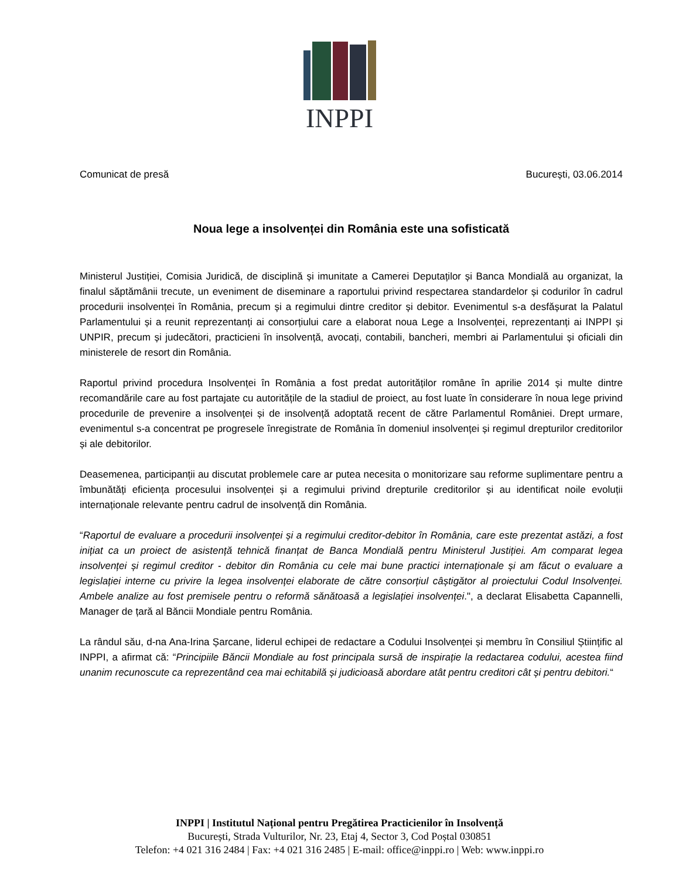INPPI
Comunicat de presă București, 03.06.2014
Noua lege a insolvenței din România este una sofisticată
Ministerul Justiției, Comisia Juridică, de disciplină și imunitate a Camerei Deputaților și Banca Mondială au organizat, la finalul săptămânii trecute, un eveniment de diseminare a raportului privind respectarea standardelor și codurilor în cadrul procedurii insolvenței în România, precum și a regimului dintre creditor și debitor. Evenimentul s-a desfășurat la Palatul Parlamentului și a reunit reprezentanți ai consorțiului care a elaborat noua Lege a Insolvenței, reprezentanți ai INPPI și UNPIR, precum și judecători, practicieni în insolvență, avocați, contabili, bancheri, membri ai Parlamentului și oficiali din ministerele de resort din România.
Raportul privind procedura Insolvenței în România a fost predat autorităților române în aprilie 2014 și multe dintre recomandările care au fost partajate cu autoritățile de la stadiul de proiect, au fost luate în considerare în noua lege privind procedurile de prevenire a insolvenței și de insolvență adoptată recent de către Parlamentul României. Drept urmare, evenimentul s-a concentrat pe progresele înregistrate de România în domeniul insolvenței și regimul drepturilor creditorilor și ale debitorilor.
Deasemenea, participanții au discutat problemele care ar putea necesita o monitorizare sau reforme suplimentare pentru a îmbunătăți eficiența procesului insolvenței și a regimului privind drepturile creditorilor și au identificat noile evoluții internaționale relevante pentru cadrul de insolvență din România.
“Raportul de evaluare a procedurii insolvenței și a regimului creditor-debitor în România, care este prezentat astăzi, a fost inițiat ca un proiect de asistență tehnică finanțat de Banca Mondială pentru Ministerul Justiției. Am comparat legea insolvenței și regimul creditor - debitor din România cu cele mai bune practici internaționale și am făcut o evaluare a legislației interne cu privire la legea insolvenței elaborate de către consorțiul câștigător al proiectului Codul Insolvenței. Ambele analize au fost premisele pentru o reformă sănătoasă a legislației insolvenței.", a declarat Elisabetta Capannelli, Manager de țară al Băncii Mondiale pentru România.
La rândul său, d-na Ana-Irina Șarcane, liderul echipei de redactare a Codului Insolvenței și membru în Consiliul Științific al INPPI, a afirmat că: “Principiile Băncii Mondiale au fost principala sursă de inspirație la redactarea codului, acestea fiind unanim recunoscute ca reprezentând cea mai echitabilă și judicioasă abordare atât pentru creditori cât și pentru debitori.“
INPPI | Institutul Național pentru Pregătirea Practicienilor în Insolvență
București, Strada Vulturilor, Nr. 23, Etaj 4, Sector 3, Cod Poștal 030851
Telefon: +4 021 316 2484 | Fax: +4 021 316 2485 | E-mail: office@inppi.ro | Web: www.inppi.ro